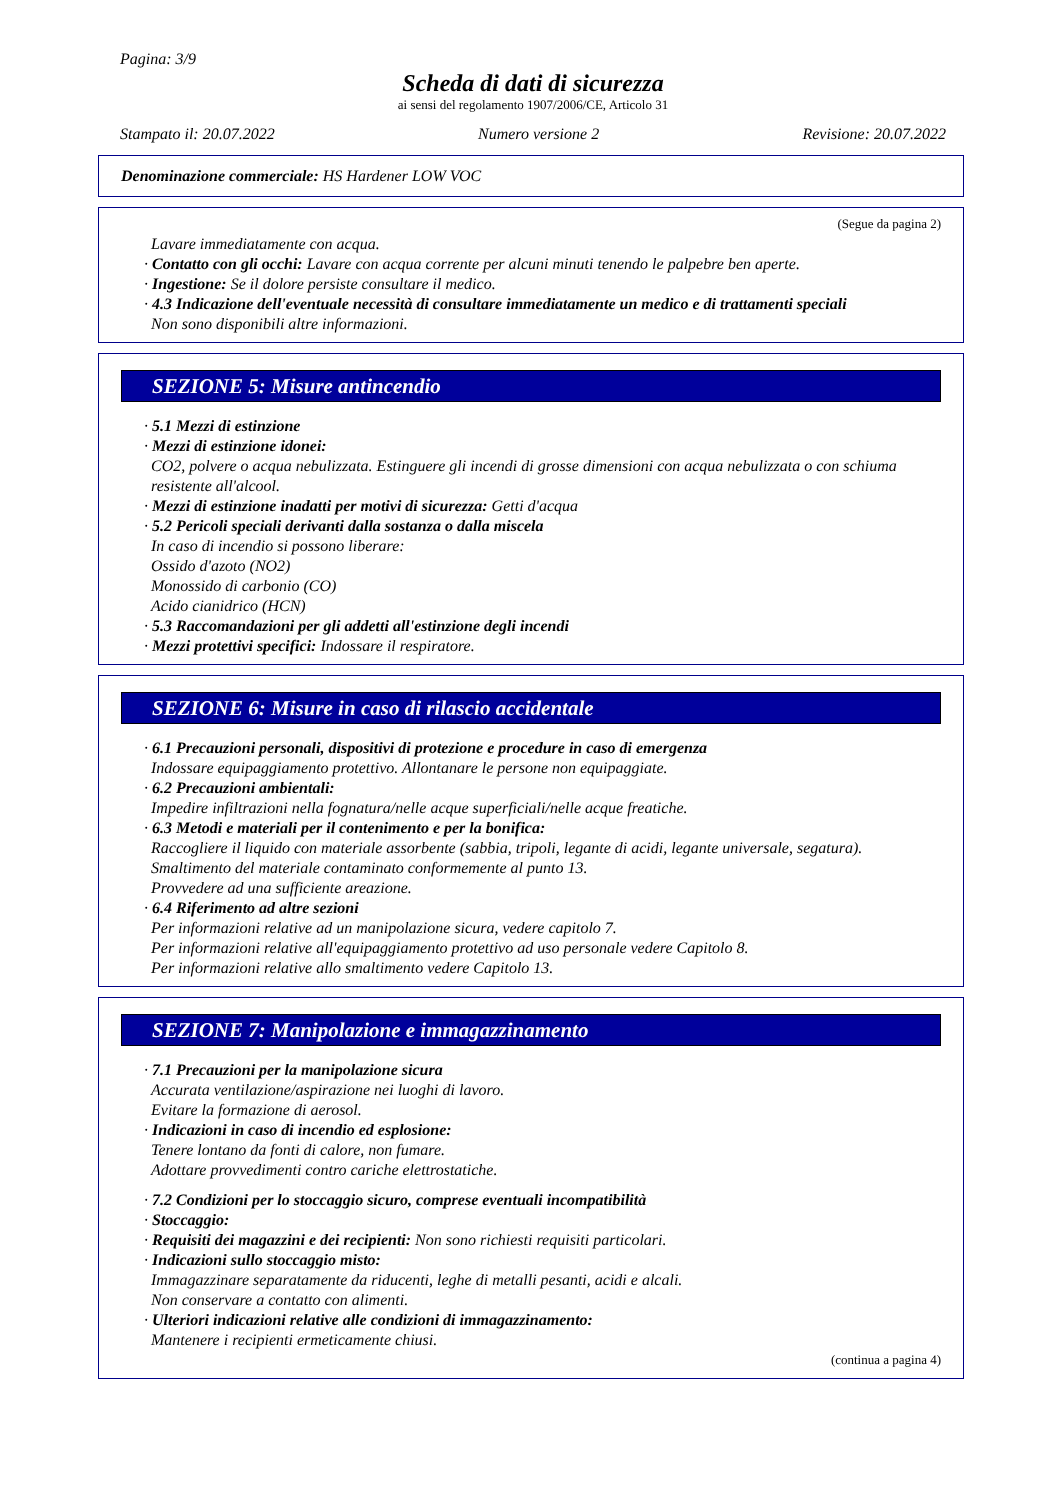Pagina: 3/9
Scheda di dati di sicurezza
ai sensi del regolamento 1907/2006/CE, Articolo 31
Stampato il: 20.07.2022 Numero versione 2 Revisione: 20.07.2022
Denominazione commerciale: HS Hardener LOW VOC
(Segue da pagina 2)
Lavare immediatamente con acqua.
· Contatto con gli occhi: Lavare con acqua corrente per alcuni minuti tenendo le palpebre ben aperte.
· Ingestione: Se il dolore persiste consultare il medico.
· 4.3 Indicazione dell'eventuale necessità di consultare immediatamente un medico e di trattamenti speciali
Non sono disponibili altre informazioni.
SEZIONE 5: Misure antincendio
· 5.1 Mezzi di estinzione
· Mezzi di estinzione idonei:
CO2, polvere o acqua nebulizzata. Estinguere gli incendi di grosse dimensioni con acqua nebulizzata o con schiuma resistente all'alcool.
· Mezzi di estinzione inadatti per motivi di sicurezza: Getti d'acqua
· 5.2 Pericoli speciali derivanti dalla sostanza o dalla miscela
In caso di incendio si possono liberare:
Ossido d'azoto (NO2)
Monossido di carbonio (CO)
Acido cianidrico (HCN)
· 5.3 Raccomandazioni per gli addetti all'estinzione degli incendi
· Mezzi protettivi specifici: Indossare il respiratore.
SEZIONE 6: Misure in caso di rilascio accidentale
· 6.1 Precauzioni personali, dispositivi di protezione e procedure in caso di emergenza
Indossare equipaggiamento protettivo. Allontanare le persone non equipaggiate.
· 6.2 Precauzioni ambientali:
Impedire infiltrazioni nella fognatura/nelle acque superficiali/nelle acque freatiche.
· 6.3 Metodi e materiali per il contenimento e per la bonifica:
Raccogliere il liquido con materiale assorbente (sabbia, tripoli, legante di acidi, legante universale, segatura).
Smaltimento del materiale contaminato conformemente al punto 13.
Provvedere ad una sufficiente areazione.
· 6.4 Riferimento ad altre sezioni
Per informazioni relative ad un manipolazione sicura, vedere capitolo 7.
Per informazioni relative all'equipaggiamento protettivo ad uso personale vedere Capitolo 8.
Per informazioni relative allo smaltimento vedere Capitolo 13.
SEZIONE 7: Manipolazione e immagazzinamento
· 7.1 Precauzioni per la manipolazione sicura
Accurata ventilazione/aspirazione nei luoghi di lavoro.
Evitare la formazione di aerosol.
· Indicazioni in caso di incendio ed esplosione:
Tenere lontano da fonti di calore, non fumare.
Adottare provvedimenti contro cariche elettrostatiche.
· 7.2 Condizioni per lo stoccaggio sicuro, comprese eventuali incompatibilità
· Stoccaggio:
· Requisiti dei magazzini e dei recipienti: Non sono richiesti requisiti particolari.
· Indicazioni sullo stoccaggio misto:
Immagazzinare separatamente da riducenti, leghe di metalli pesanti, acidi e alcali.
Non conservare a contatto con alimenti.
· Ulteriori indicazioni relative alle condizioni di immagazzinamento:
Mantenere i recipienti ermeticamente chiusi.
(continua a pagina 4)